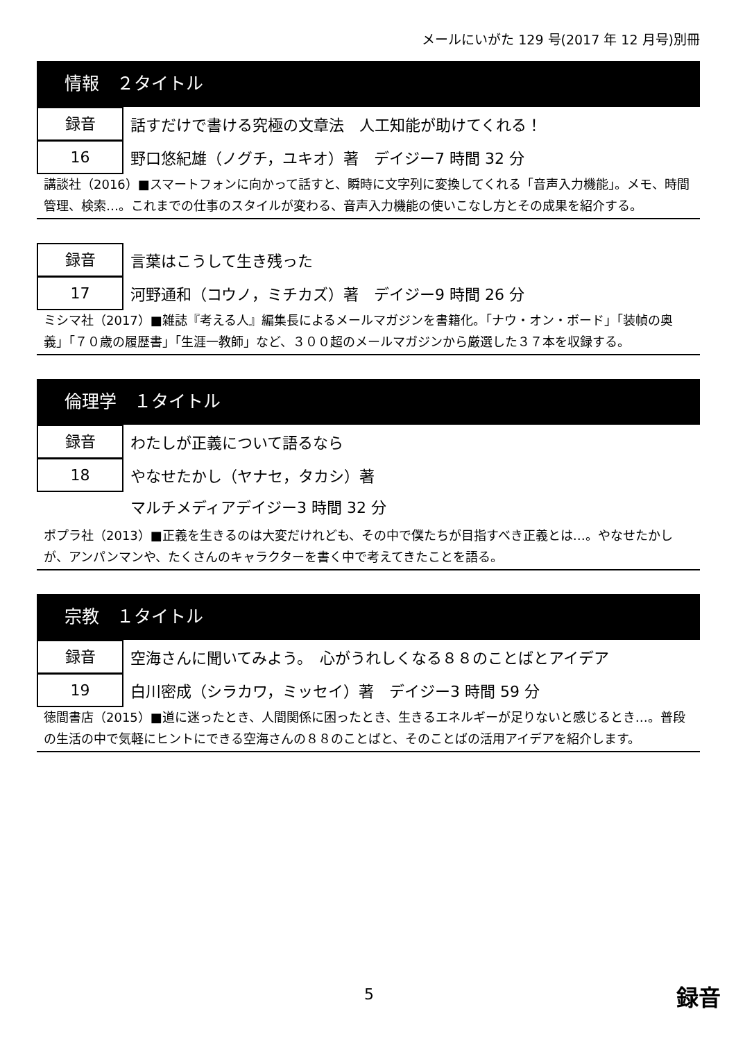メールにいがた 129 号(2017 年 12 月号)別冊
情報　２タイトル
録音
話すだけで書ける究極の文章法　人工知能が助けてくれる！
16
野口悠紀雄（ノグチ，ユキオ）著　デイジー7 時間 32 分
講談社（2016）■スマートフォンに向かって話すと、瞬時に文字列に変換してくれる「音声入力機能」。メモ、時間管理、検索…。これまでの仕事のスタイルが変わる、音声入力機能の使いこなし方とその成果を紹介する。
録音
言葉はこうして生き残った
17
河野通和（コウノ，ミチカズ）著　デイジー9 時間 26 分
ミシマ社（2017）■雑誌『考える人』編集長によるメールマガジンを書籍化。「ナウ・オン・ボード」「装幀の奥義」「７０歳の履歴書」「生涯一教師」など、３００超のメールマガジンから厳選した３７本を収録する。
倫理学　１タイトル
録音
わたしが正義について語るなら
18
やなせたかし（ヤナセ，タカシ）著
マルチメディアデイジー3 時間 32 分
ポプラ社（2013）■正義を生きるのは大変だけれども、その中で僕たちが目指すべき正義とは…。やなせたかしが、アンパンマンや、たくさんのキャラクターを書く中で考えてきたことを語る。
宗教　１タイトル
録音
空海さんに聞いてみよう。　心がうれしくなる８８のことばとアイデア
19
白川密成（シラカワ，ミッセイ）著　デイジー3 時間 59 分
徳間書店（2015）■道に迷ったとき、人間関係に困ったとき、生きるエネルギーが足りないと感じるとき…。普段の生活の中で気軽にヒントにできる空海さんの８８のことばと、そのことばの活用アイデアを紹介します。
5 録音